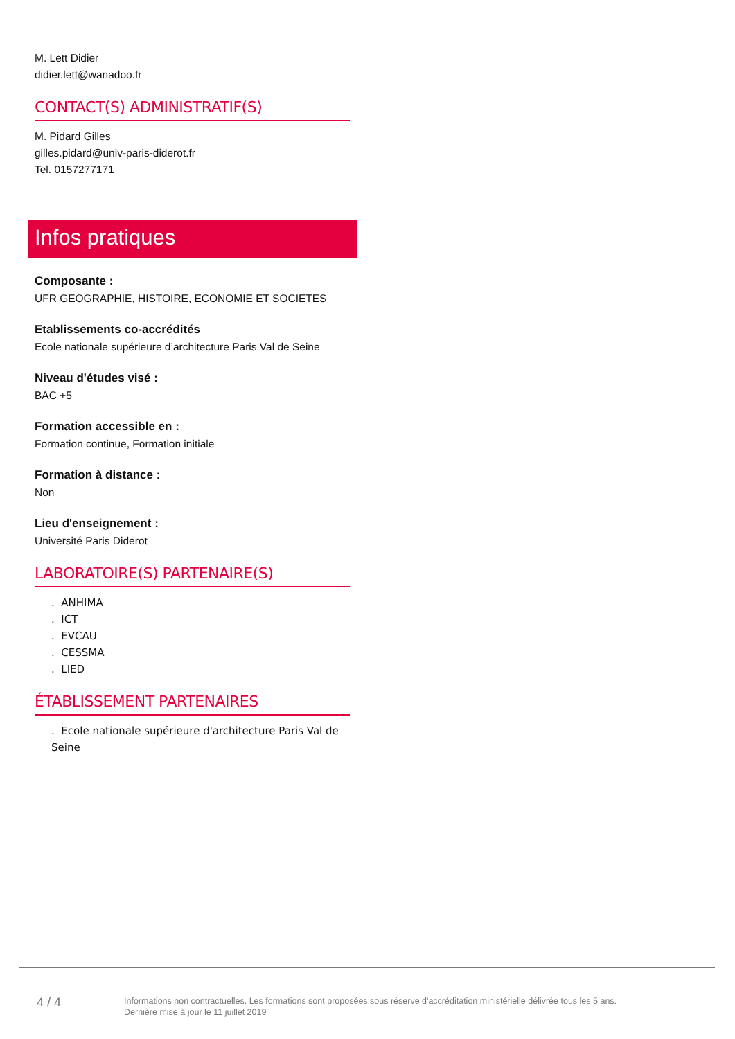M. Lett Didier
didier.lett@wanadoo.fr
CONTACT(S) ADMINISTRATIF(S)
M. Pidard Gilles
gilles.pidard@univ-paris-diderot.fr
Tel. 0157277171
Infos pratiques
Composante :
UFR GEOGRAPHIE, HISTOIRE, ECONOMIE ET SOCIETES
Etablissements co-accrédités
Ecole nationale supérieure d’architecture Paris Val de Seine
Niveau d'études visé :
BAC +5
Formation accessible en :
Formation continue, Formation initiale
Formation à distance :
Non
Lieu d'enseignement :
Université Paris Diderot
LABORATOIRE(S) PARTENAIRE(S)
. ANHIMA
. ICT
. EVCAU
. CESSMA
. LIED
ÉTABLISSEMENT PARTENAIRES
. Ecole nationale supérieure d'architecture Paris Val de Seine
4 / 4
Informations non contractuelles. Les formations sont proposées sous réserve d'accréditation ministérielle délivrée tous les 5 ans.
Dernière mise à jour le 11 juillet 2019